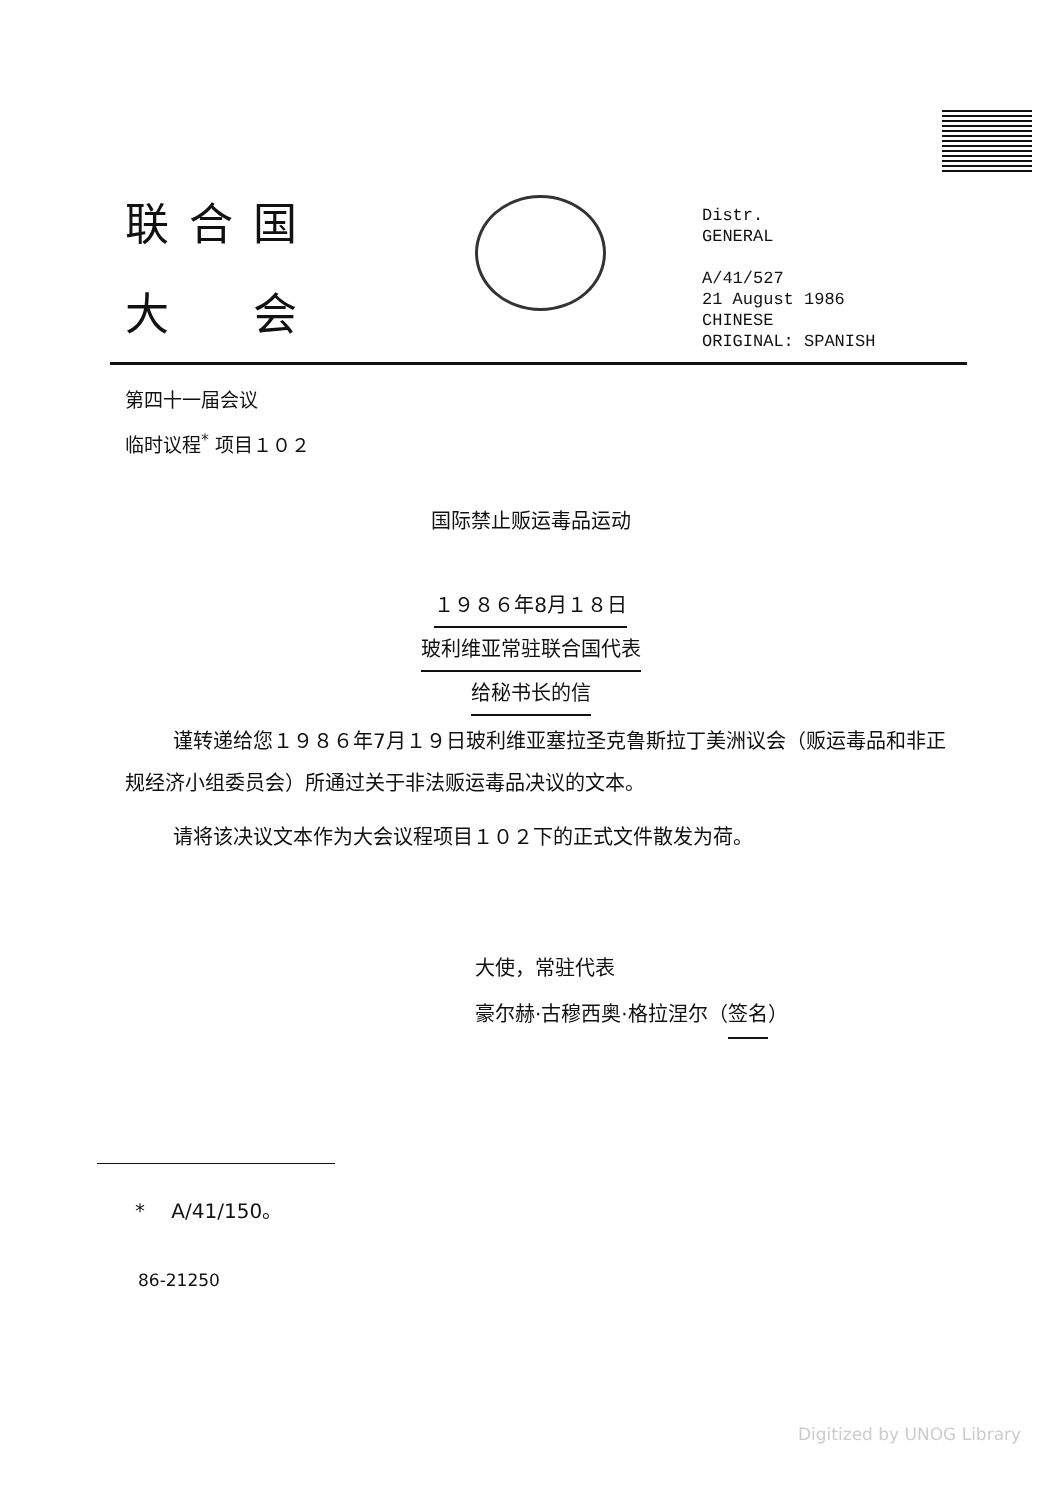联合国
大　会
Distr.
GENERAL
A/41/527
21 August 1986
CHINESE
ORIGINAL: SPANISH
第四十一届会议
临时议程<sup>*</sup> 项目１０２
国际禁止贩运毒品运动
１９８６年8月１８日
玻利维亚常驻联合国代表
给秘书长的信
谨转递给您１９８６年7月１９日玻利维亚塞拉圣克鲁斯拉丁美洲议会（贩运毒品和非正规经济小组委员会）所通过关于非法贩运毒品决议的文本。
请将该决议文本作为大会议程项目１０２下的正式文件散发为荷。
大使，常驻代表
豪尔赫·古穆西奥·格拉涅尔（签名）
* 　A/41/150。
86-21250
Digitized by UNOG Library